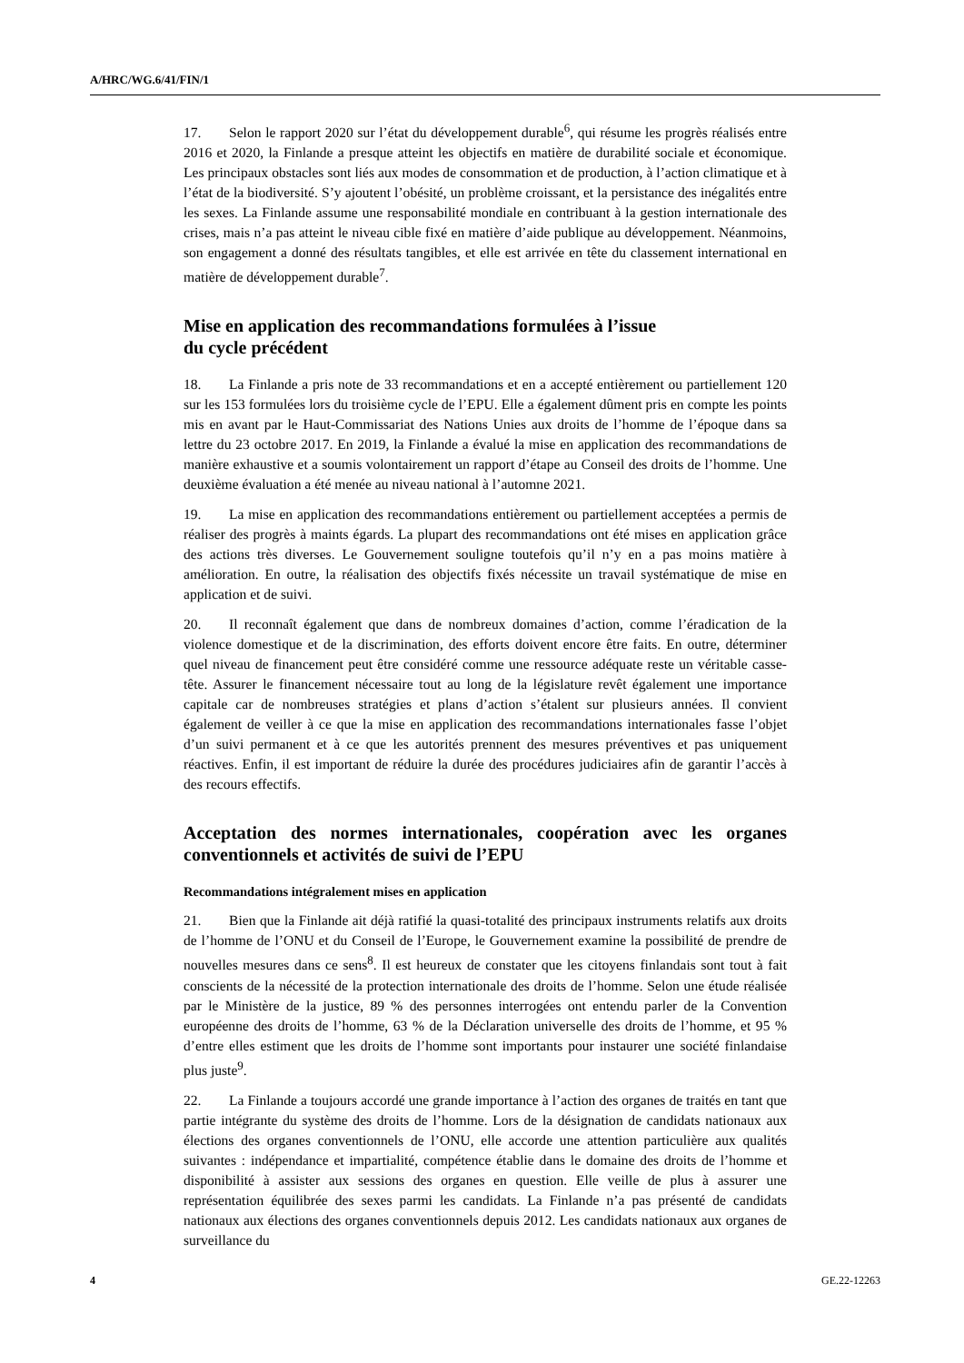A/HRC/WG.6/41/FIN/1
17. Selon le rapport 2020 sur l’état du développement durable<sup>6</sup>, qui résume les progrès réalisés entre 2016 et 2020, la Finlande a presque atteint les objectifs en matière de durabilité sociale et économique. Les principaux obstacles sont liés aux modes de consommation et de production, à l’action climatique et à l’état de la biodiversité. S’y ajoutent l’obésité, un problème croissant, et la persistance des inégalités entre les sexes. La Finlande assume une responsabilité mondiale en contribuant à la gestion internationale des crises, mais n’a pas atteint le niveau cible fixé en matière d’aide publique au développement. Néanmoins, son engagement a donné des résultats tangibles, et elle est arrivée en tête du classement international en matière de développement durable<sup>7</sup>.
Mise en application des recommandations formulées à l’issue
du cycle précédent
18. La Finlande a pris note de 33 recommandations et en a accepté entièrement ou partiellement 120 sur les 153 formulées lors du troisième cycle de l’EPU. Elle a également dûment pris en compte les points mis en avant par le Haut-Commissariat des Nations Unies aux droits de l’homme de l’époque dans sa lettre du 23 octobre 2017. En 2019, la Finlande a évalué la mise en application des recommandations de manière exhaustive et a soumis volontairement un rapport d’étape au Conseil des droits de l’homme. Une deuxième évaluation a été menée au niveau national à l’automne 2021.
19. La mise en application des recommandations entièrement ou partiellement acceptées a permis de réaliser des progrès à maints égards. La plupart des recommandations ont été mises en application grâce des actions très diverses. Le Gouvernement souligne toutefois qu’il n’y en a pas moins matière à amélioration. En outre, la réalisation des objectifs fixés nécessite un travail systématique de mise en application et de suivi.
20. Il reconnaît également que dans de nombreux domaines d’action, comme l’éradication de la violence domestique et de la discrimination, des efforts doivent encore être faits. En outre, déterminer quel niveau de financement peut être considéré comme une ressource adéquate reste un véritable casse-tête. Assurer le financement nécessaire tout au long de la législature revêt également une importance capitale car de nombreuses stratégies et plans d’action s’étalent sur plusieurs années. Il convient également de veiller à ce que la mise en application des recommandations internationales fasse l’objet d’un suivi permanent et à ce que les autorités prennent des mesures préventives et pas uniquement réactives. Enfin, il est important de réduire la durée des procédures judiciaires afin de garantir l’accès à des recours effectifs.
Acceptation des normes internationales, coopération avec les organes conventionnels et activités de suivi de l’EPU
Recommandations intégralement mises en application
21. Bien que la Finlande ait déjà ratifié la quasi-totalité des principaux instruments relatifs aux droits de l’homme de l’ONU et du Conseil de l’Europe, le Gouvernement examine la possibilité de prendre de nouvelles mesures dans ce sens<sup>8</sup>. Il est heureux de constater que les citoyens finlandais sont tout à fait conscients de la nécessité de la protection internationale des droits de l’homme. Selon une étude réalisée par le Ministère de la justice, 89 % des personnes interrogées ont entendu parler de la Convention européenne des droits de l’homme, 63 % de la Déclaration universelle des droits de l’homme, et 95 % d’entre elles estiment que les droits de l’homme sont importants pour instaurer une société finlandaise plus juste<sup>9</sup>.
22. La Finlande a toujours accordé une grande importance à l’action des organes de traités en tant que partie intégrante du système des droits de l’homme. Lors de la désignation de candidats nationaux aux élections des organes conventionnels de l’ONU, elle accorde une attention particulière aux qualités suivantes : indépendance et impartialité, compétence établie dans le domaine des droits de l’homme et disponibilité à assister aux sessions des organes en question. Elle veille de plus à assurer une représentation équilibrée des sexes parmi les candidats. La Finlande n’a pas présenté de candidats nationaux aux élections des organes conventionnels depuis 2012. Les candidats nationaux aux organes de surveillance du
4 GE.22-12263